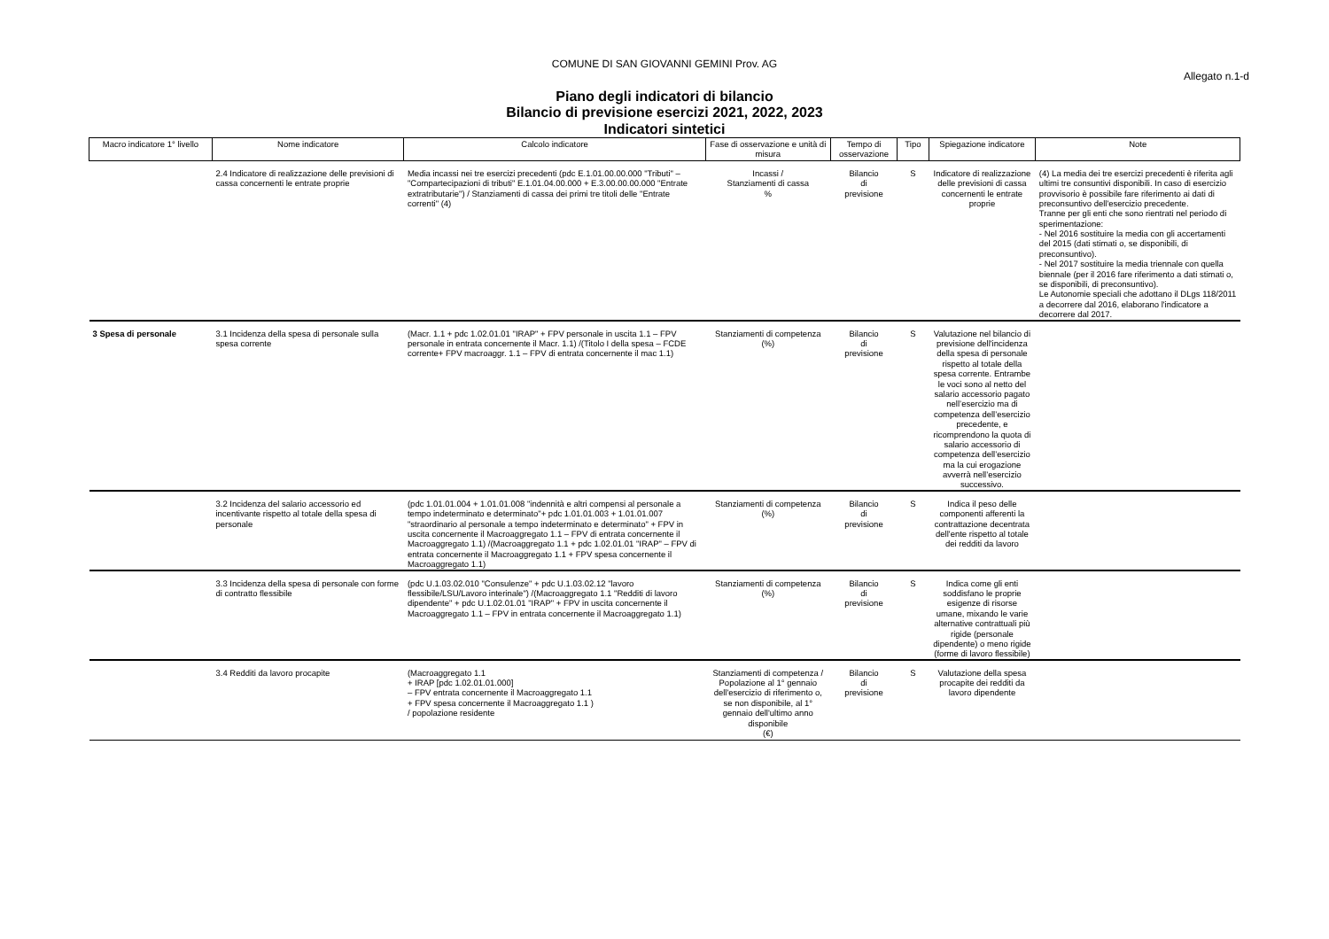COMUNE DI SAN GIOVANNI GEMINI Prov. AG
Allegato n.1-d
Piano degli indicatori di bilancio
Bilancio di previsione esercizi 2021, 2022, 2023
Indicatori sintetici
| Macro indicatore 1° livello | Nome indicatore | Calcolo indicatore | Fase di osservazione e unità di misura | Tempo di osservazione | Tipo | Spiegazione indicatore | Note |
| --- | --- | --- | --- | --- | --- | --- | --- |
| | 2.4 Indicatore di realizzazione delle previsioni di cassa concernenti le entrate proprie | Media incassi nei tre esercizi precedenti (pdc E.1.01.00.00.000 "Tributi" – "Compartecipazioni di tributi" E.1.01.04.00.000 + E.3.00.00.00.000 "Entrate extratributarie") / Stanziamenti di cassa dei primi tre titoli delle "Entrate correnti" (4) | Incassi / Stanziamenti di cassa % | Bilancio di previsione | S | Indicatore di realizzazione delle previsioni di cassa concernenti le entrate proprie | (4) La media dei tre esercizi precedenti è riferita agli ultimi tre consuntivi disponibili. In caso di esercizio provvisorio è possibile fare riferimento ai dati di preconsuntivo dell'esercizio precedente. Tranne per gli enti che sono rientrati nel periodo di sperimentazione: - Nel 2016 sostituire la media con gli accertamenti del 2015 (dati stimati o, se disponibili, di preconsuntivo). - Nel 2017 sostituire la media triennale con quella biennale (per il 2016 fare riferimento a dati stimati o, se disponibili, di preconsuntivo). Le Autonomie speciali che adottano il DLgs 118/2011 a decorrere dal 2016, elaborano l'indicatore a decorrere dal 2017. |
| 3 Spesa di personale | 3.1 Incidenza della spesa di personale sulla spesa corrente | (Macr. 1.1 + pdc 1.02.01.01 "IRAP" + FPV personale in uscita 1.1 – FPV personale in entrata concernente il Macr. 1.1) /(Titolo I della spesa – FCDE corrente+ FPV macroaggr. 1.1 – FPV di entrata concernente il mac 1.1) | Stanziamenti di competenza (%) | Bilancio di previsione | S | Valutazione nel bilancio di previsione dell'incidenza della spesa di personale rispetto al totale della spesa corrente. Entrambe le voci sono al netto del salario accessorio pagato nell’esercizio ma di competenza dell’esercizio precedente, e ricomprendono la quota di salario accessorio di competenza dell’esercizio ma la cui erogazione avverrà nell’esercizio successivo. | |
| | 3.2 Incidenza del salario accessorio ed incentivante rispetto al totale della spesa di personale | (pdc 1.01.01.004 + 1.01.01.008 "indennità e altri compensi al personale a tempo indeterminato e determinato"+ pdc 1.01.01.003 + 1.01.01.007 "straordinario al personale a tempo indeterminato e determinato" + FPV in uscita concernente il Macroaggregato 1.1 – FPV di entrata concernente il Macroaggregato 1.1) /(Macroaggregato 1.1 + pdc 1.02.01.01 "IRAP" – FPV di entrata concernente il Macroaggregato 1.1 + FPV spesa concernente il Macroaggregato 1.1) | Stanziamenti di competenza (%) | Bilancio di previsione | S | Indica il peso delle componenti afferenti la contrattazione decentrata dell'ente rispetto al totale dei redditi da lavoro | |
| | 3.3 Incidenza della spesa di personale con forme di contratto flessibile | (pdc U.1.03.02.010 "Consulenze" + pdc U.1.03.02.12 "lavoro flessibile/LSU/Lavoro interinale") /(Macroaggregato 1.1 "Redditi di lavoro dipendente" + pdc U.1.02.01.01 "IRAP" + FPV in uscita concernente il Macroaggregato 1.1 – FPV in entrata concernente il Macroaggregato 1.1) | Stanziamenti di competenza (%) | Bilancio di previsione | S | Indica come gli enti soddisfano le proprie esigenze di risorse umane, mixando le varie alternative contrattuali più rigide (personale dipendente) o meno rigide (forme di lavoro flessibile) | |
| | 3.4 Redditi da lavoro procapite | (Macroaggregato 1.1 + IRAP [pdc 1.02.01.01.000] – FPV entrata concernente il Macroaggregato 1.1 + FPV spesa concernente il Macroaggregato 1.1 ) / popolazione residente | Stanziamenti di competenza / Popolazione al 1° gennaio dell'esercizio di riferimento o, se non disponibile, al 1° gennaio dell'ultimo anno disponibile (€) | Bilancio di previsione | S | Valutazione della spesa procapite dei redditi da lavoro dipendente | |